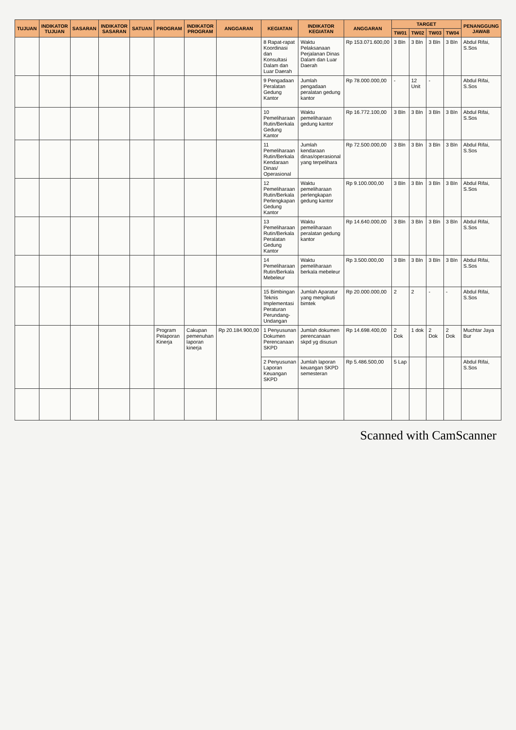| TUJUAN | INDIKATOR TUJUAN | SASARAN | INDIKATOR SASARAN | SATUAN | PROGRAM | INDIKATOR PROGRAM | ANGGARAN | KEGIATAN | INDIKATOR KEGIATAN | ANGGARAN | TARGET | | | | PENANGGUNG JAWAB |
| --- | --- | --- | --- | --- | --- | --- | --- | --- | --- | --- | --- | --- | --- | --- | --- |
| | | | | | | | | | | | TW01 | TW02 | TW03 | TW04 | |
| | | | | | | | | 8 Rapat-rapat Koordinasi dan Konsultasi Dalam dan Luar Daerah | Waktu Pelaksanaan Perjalanan Dinas Dalam dan Luar Daerah | Rp 153.071.600,00 | 3 Bln | 3 Bln | 3 Bln | 3 Bln | Abdul Rifai, S.Sos |
| | | | | | | | | 9 Pengadaan Peralatan Gedung Kantor | Jumlah pengadaan peralatan gedung kantor | Rp 78.000.000,00 | - | 12 Unit | - | | Abdul Rifai, S.Sos |
| | | | | | | | | 10 Pemeliharaan Rutin/Berkala Gedung Kantor | Waktu pemeliharaan gedung kantor | Rp 16.772.100,00 | 3 Bln | 3 Bln | 3 Bln | 3 Bln | Abdul Rifai, S.Sos |
| | | | | | | | | 11 Pemeliharaan Rutin/Berkala Kendaraan Dinas/ Operasional | Jumlah kendaraan dinas/operasional yang terpelihara | Rp 72.500.000,00 | 3 Bln | 3 Bln | 3 Bln | 3 Bln | Abdul Rifai, S.Sos |
| | | | | | | | | 12 Pemeliharaan Rutin/Berkala Perlengkapan Gedung Kantor | Waktu pemeliharaan perlengkapan gedung kantor | Rp 9.100.000,00 | 3 Bln | 3 Bln | 3 Bln | 3 Bln | Abdul Rifai, S.Sos |
| | | | | | | | | 13 Pemeliharaan Rutin/Berkala Peralatan Gedung Kantor | Waktu pemeliharaan peralatan gedung kantor | Rp 14.640.000,00 | 3 Bln | 3 Bln | 3 Bln | 3 Bln | Abdul Rifai, S.Sos |
| | | | | | | | | 14 Pemeliharaan Rutin/Berkala Mebeleur | Waktu pemeliharaan berkala mebeleur | Rp 3.500.000,00 | 3 Bln | 3 Bln | 3 Bln | 3 Bln | Abdul Rifai, S.Sos |
| | | | | | | | | 15 Bimbingan Teknis Implementasi Peraturan Perundang-Undangan | Jumlah Aparatur yang mengikuti bimtek | Rp 20.000.000,00 | 2 | 2 | - | - | Abdul Rifai, S.Sos |
| | | | | | Program Pelaporan Kinerja | Cakupan pemenuhan laporan kinerja | Rp 20.184.900,00 | 1 Penyusunan Dokumen Perencanaan SKPD | Jumlah dokumen perencanaan skpd yg disusun | Rp 14.698.400,00 | 2 Dok | 1 dok | 2 Dok | 2 Dok | Muchtar Jaya Bur |
| | | | | | | | | 2 Penyusunan Laporan Keuangan SKPD | Jumlah laporan keuangan SKPD semesteran | Rp 5.486.500,00 | 5 Lap | | | | Abdul Rifai, S.Sos |
Scanned with CamScanner